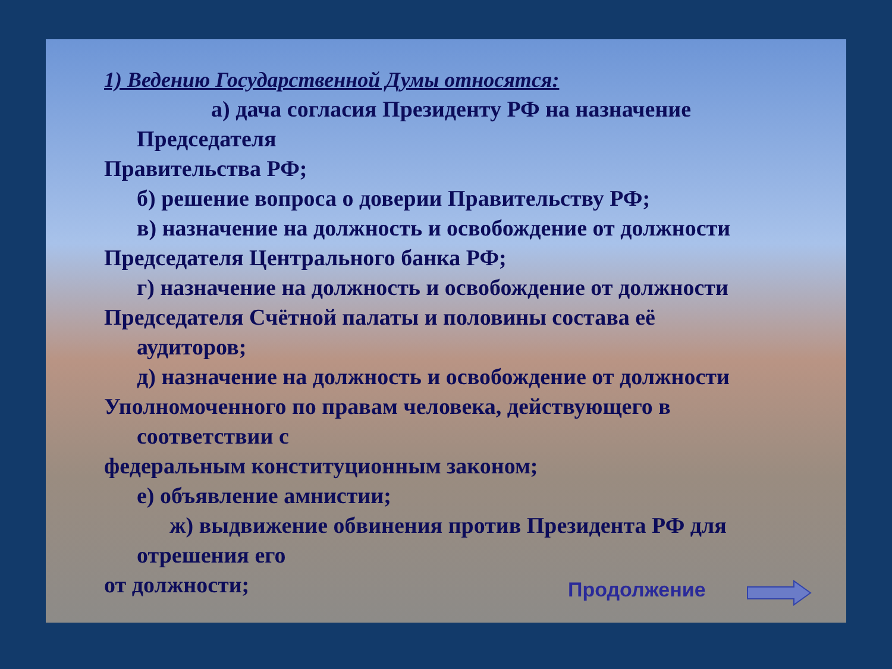1) Ведению Государственной Думы относятся:
а) дача согласия Президенту РФ на назначение
Председателя
Правительства РФ;
б) решение вопроса о доверии Правительству РФ;
в) назначение на должность и освобождение от должности
Председателя Центрального банка РФ;
г) назначение на должность и освобождение от должности
Председателя Счётной палаты и половины состава её
аудиторов;
д) назначение на должность и освобождение от должности
Уполномоченного по правам человека, действующего в
соответствии с
федеральным конституционным законом;
е) объявление амнистии;
ж) выдвижение обвинения против Президента РФ для
отрешения его
от должности;
Продолжение